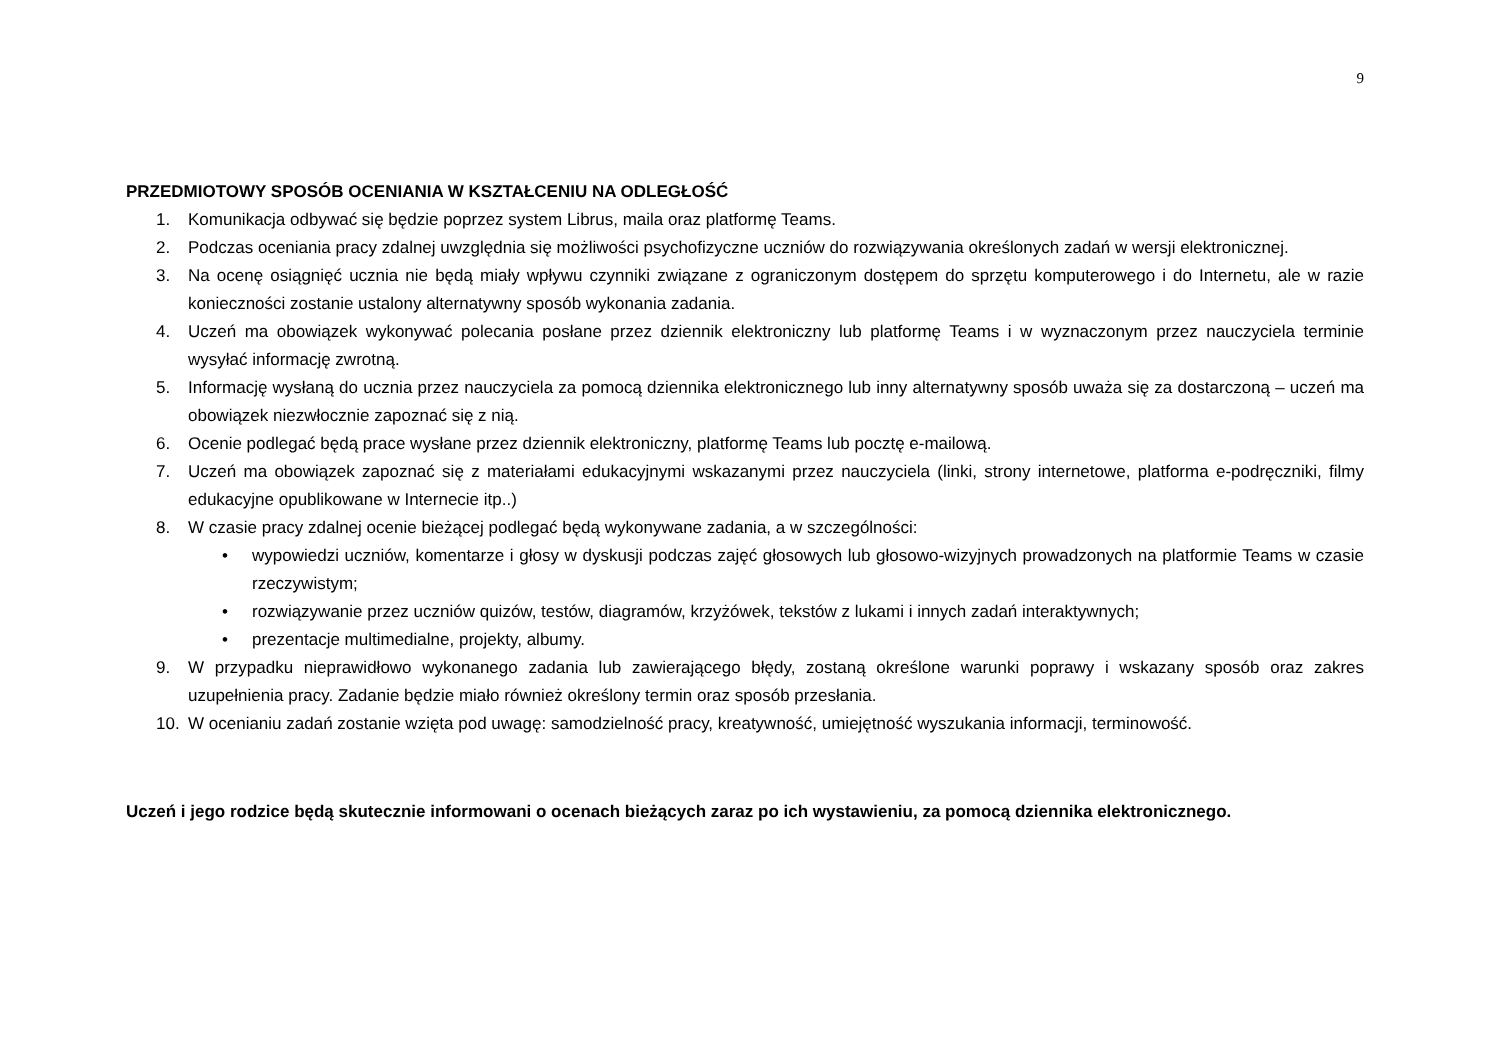9
PRZEDMIOTOWY SPOSÓB OCENIANIA W KSZTAŁCENIU NA ODLEGŁOŚĆ
1. Komunikacja odbywać się będzie poprzez system Librus, maila oraz platformę Teams.
2. Podczas oceniania pracy zdalnej uwzględnia się możliwości psychofizyczne uczniów do rozwiązywania określonych zadań w wersji elektronicznej.
3. Na ocenę osiągnięć ucznia nie będą miały wpływu czynniki związane z ograniczonym dostępem do sprzętu komputerowego i do Internetu, ale w razie konieczności zostanie ustalony alternatywny sposób wykonania zadania.
4. Uczeń ma obowiązek wykonywać polecania posłane przez dziennik elektroniczny lub platformę Teams i w wyznaczonym przez nauczyciela terminie wysyłać informację zwrotną.
5. Informację wysłaną do ucznia przez nauczyciela za pomocą dziennika elektronicznego lub inny alternatywny sposób uważa się za dostarczoną – uczeń ma obowiązek niezwłocznie zapoznać się z nią.
6. Ocenie podlegać będą prace wysłane przez dziennik elektroniczny, platformę Teams lub pocztę e-mailową.
7. Uczeń ma obowiązek zapoznać się z materiałami edukacyjnymi wskazanymi przez nauczyciela (linki, strony internetowe, platforma e-podręczniki, filmy edukacyjne opublikowane w Internecie itp..)
8. W czasie pracy zdalnej ocenie bieżącej podlegać będą wykonywane zadania, a w szczególności:
• wypowiedzi uczniów, komentarze i głosy w dyskusji podczas zajęć głosowych lub głosowo-wizyjnych prowadzonych na platformie Teams w czasie rzeczywistym;
• rozwiązywanie przez uczniów quizów, testów, diagramów, krzyżówek, tekstów z lukami i innych zadań interaktywnych;
• prezentacje multimedialne, projekty, albumy.
9. W przypadku nieprawidłowo wykonanego zadania lub zawierającego błędy, zostaną określone warunki poprawy i wskazany sposób oraz zakres uzupełnienia pracy. Zadanie będzie miało również określony termin oraz sposób przesłania.
10. W ocenianiu zadań zostanie wzięta pod uwagę: samodzielność pracy, kreatywność, umiejętność wyszukania informacji, terminowość.
Uczeń i jego rodzice będą skutecznie informowani o ocenach bieżących zaraz po ich wystawieniu, za pomocą dziennika elektronicznego.